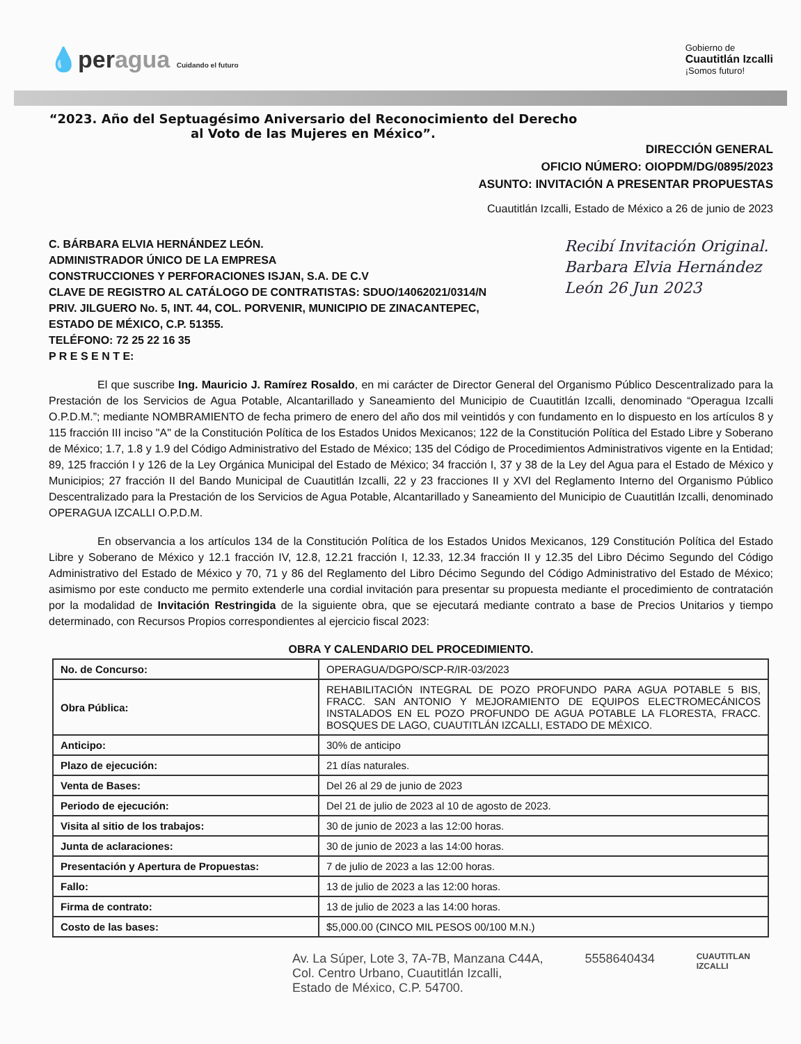💧peragua Cuidando el futuro
Gobierno de
Cuautitlán Izcalli
¡Somos futuro!
“2023. Año del Septuagésimo Aniversario del Reconocimiento del Derecho al Voto de las Mujeres en México”.
DIRECCIÓN GENERAL
OFICIO NÚMERO: OIOPDM/DG/0895/2023
ASUNTO: INVITACIÓN A PRESENTAR PROPUESTAS
Cuautitlán Izcalli, Estado de México a 26 de junio de 2023
Recibí Invitación Original. Barbara Elvia Hernández León 26 Jun 2023
C. BÁRBARA ELVIA HERNÁNDEZ LEÓN.
ADMINISTRADOR ÚNICO DE LA EMPRESA
CONSTRUCCIONES Y PERFORACIONES ISJAN, S.A. DE C.V
CLAVE DE REGISTRO AL CATÁLOGO DE CONTRATISTAS: SDUO/14062021/0314/N
PRIV. JILGUERO No. 5, INT. 44, COL. PORVENIR, MUNICIPIO DE ZINACANTEPEC,
ESTADO DE MÉXICO, C.P. 51355.
TELÉFONO: 72 25 22 16 35
P R E S E N T E:
El que suscribe Ing. Mauricio J. Ramírez Rosaldo, en mi carácter de Director General del Organismo Público Descentralizado para la Prestación de los Servicios de Agua Potable, Alcantarillado y Saneamiento del Municipio de Cuautitlán Izcalli, denominado “Operagua Izcalli O.P.D.M.”; mediante NOMBRAMIENTO de fecha primero de enero del año dos mil veintidós y con fundamento en lo dispuesto en los artículos 8 y 115 fracción III inciso "A" de la Constitución Política de los Estados Unidos Mexicanos; 122 de la Constitución Política del Estado Libre y Soberano de México; 1.7, 1.8 y 1.9 del Código Administrativo del Estado de México; 135 del Código de Procedimientos Administrativos vigente en la Entidad; 89, 125 fracción I y 126 de la Ley Orgánica Municipal del Estado de México; 34 fracción I, 37 y 38 de la Ley del Agua para el Estado de México y Municipios; 27 fracción II del Bando Municipal de Cuautitlán Izcalli, 22 y 23 fracciones II y XVI del Reglamento Interno del Organismo Público Descentralizado para la Prestación de los Servicios de Agua Potable, Alcantarillado y Saneamiento del Municipio de Cuautitlán Izcalli, denominado OPERAGUA IZCALLI O.P.D.M.
En observancia a los artículos 134 de la Constitución Política de los Estados Unidos Mexicanos, 129 Constitución Política del Estado Libre y Soberano de México y 12.1 fracción IV, 12.8, 12.21 fracción I, 12.33, 12.34 fracción II y 12.35 del Libro Décimo Segundo del Código Administrativo del Estado de México y 70, 71 y 86 del Reglamento del Libro Décimo Segundo del Código Administrativo del Estado de México; asimismo por este conducto me permito extenderle una cordial invitación para presentar su propuesta mediante el procedimiento de contratación por la modalidad de Invitación Restringida de la siguiente obra, que se ejecutará mediante contrato a base de Precios Unitarios y tiempo determinado, con Recursos Propios correspondientes al ejercicio fiscal 2023:
OBRA Y CALENDARIO DEL PROCEDIMIENTO.
| No. de Concurso: | OPERAGUA/DGPO/SCP-R/IR-03/2023 |
| Obra Pública: | REHABILITACIÓN INTEGRAL DE POZO PROFUNDO PARA AGUA POTABLE 5 BIS, FRACC. SAN ANTONIO Y MEJORAMIENTO DE EQUIPOS ELECTROMECÁNICOS INSTALADOS EN EL POZO PROFUNDO DE AGUA POTABLE LA FLORESTA, FRACC. BOSQUES DE LAGO, CUAUTITLÁN IZCALLI, ESTADO DE MÉXICO. |
| Anticipo: | 30% de anticipo |
| Plazo de ejecución: | 21 días naturales. |
| Venta de Bases: | Del 26 al 29 de junio de 2023 |
| Periodo de ejecución: | Del 21 de julio de 2023 al 10 de agosto de 2023. |
| Visita al sitio de los trabajos: | 30 de junio de 2023 a las 12:00 horas. |
| Junta de aclaraciones: | 30 de junio de 2023 a las 14:00 horas. |
| Presentación y Apertura de Propuestas: | 7 de julio de 2023 a las 12:00 horas. |
| Fallo: | 13 de julio de 2023 a las 12:00 horas. |
| Firma de contrato: | 13 de julio de 2023 a las 14:00 horas. |
| Costo de las bases: | $5,000.00 (CINCO MIL PESOS 00/100 M.N.) |
Av. La Súper, Lote 3, 7A-7B, Manzana C44A,
Col. Centro Urbano, Cuautitlán Izcalli,
Estado de México, C.P. 54700.
5558640434
CUAUTITLAN
IZCALLI